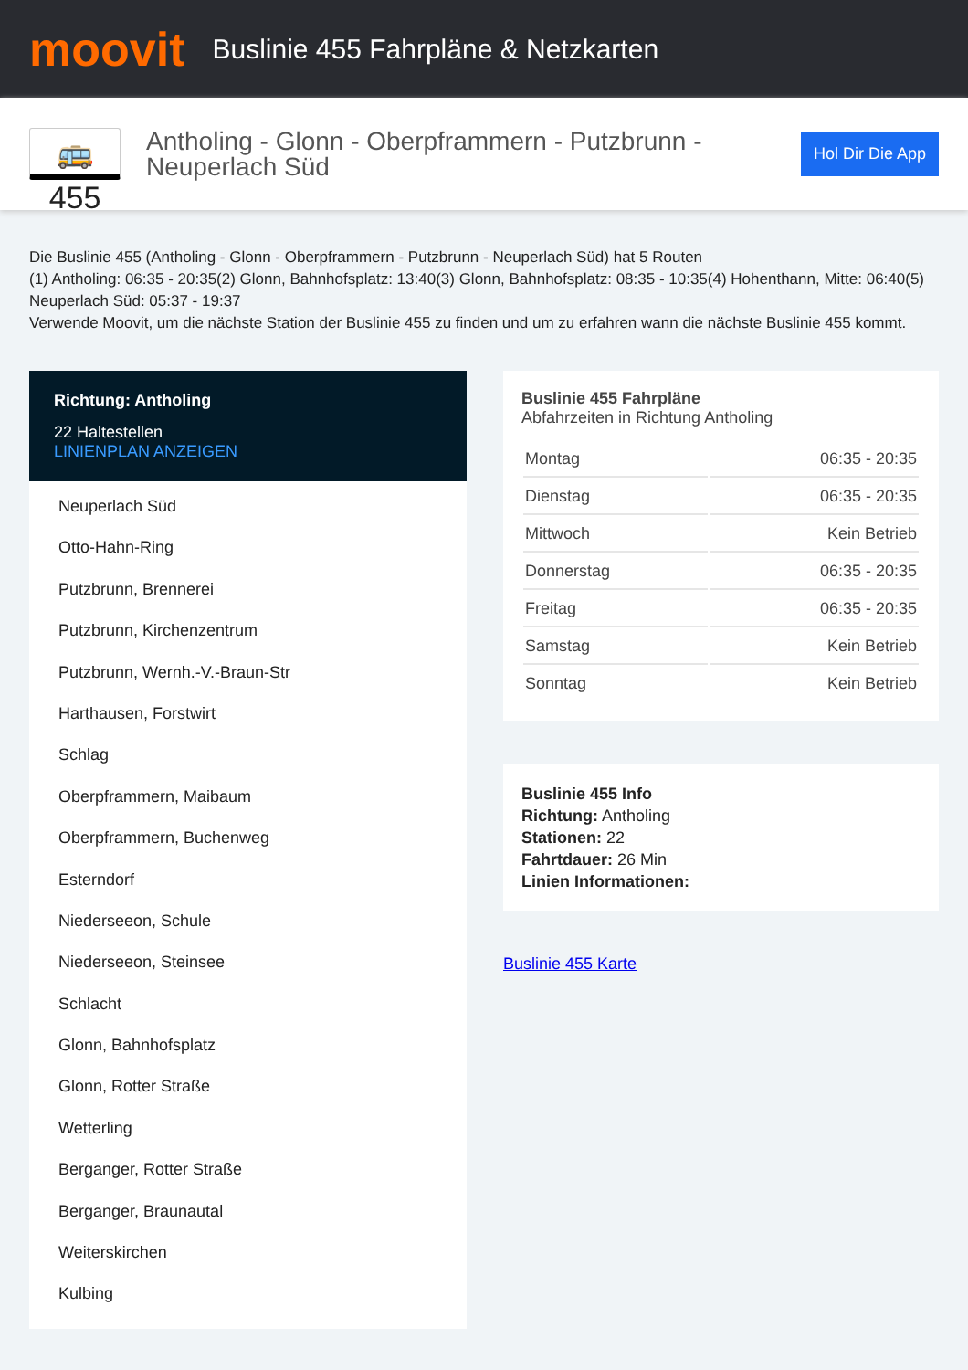moovit
Buslinie 455 Fahrpläne & Netzkarten
🚌 455
Antholing - Glonn - Oberpframmern - Putzbrunn - Neuperlach Süd
Hol Dir Die App
Die Buslinie 455 (Antholing - Glonn - Oberpframmern - Putzbrunn - Neuperlach Süd) hat 5 Routen
(1) Antholing: 06:35 - 20:35(2) Glonn, Bahnhofsplatz: 13:40(3) Glonn, Bahnhofsplatz: 08:35 - 10:35(4) Hohenthann, Mitte: 06:40(5) Neuperlach Süd: 05:37 - 19:37
Verwende Moovit, um die nächste Station der Buslinie 455 zu finden und um zu erfahren wann die nächste Buslinie 455 kommt.
Richtung: Antholing
22 Haltestellen
LINIENPLAN ANZEIGEN
Neuperlach Süd
Otto-Hahn-Ring
Putzbrunn, Brennerei
Putzbrunn, Kirchenzentrum
Putzbrunn, Wernh.-V.-Braun-Str
Harthausen, Forstwirt
Schlag
Oberpframmern, Maibaum
Oberpframmern, Buchenweg
Esterndorf
Niederseeon, Schule
Niederseeon, Steinsee
Schlacht
Glonn, Bahnhofsplatz
Glonn, Rotter Straße
Wetterling
Berganger, Rotter Straße
Berganger, Braunautal
Weiterskirchen
Kulbing
Buslinie 455 Fahrpläne
Abfahrzeiten in Richtung Antholing
| Montag | 06:35 - 20:35 |
| Dienstag | 06:35 - 20:35 |
| Mittwoch | Kein Betrieb |
| Donnerstag | 06:35 - 20:35 |
| Freitag | 06:35 - 20:35 |
| Samstag | Kein Betrieb |
| Sonntag | Kein Betrieb |
Buslinie 455 Info
Richtung: Antholing
Stationen: 22
Fahrtdauer: 26 Min
Linien Informationen:
Buslinie 455 Karte